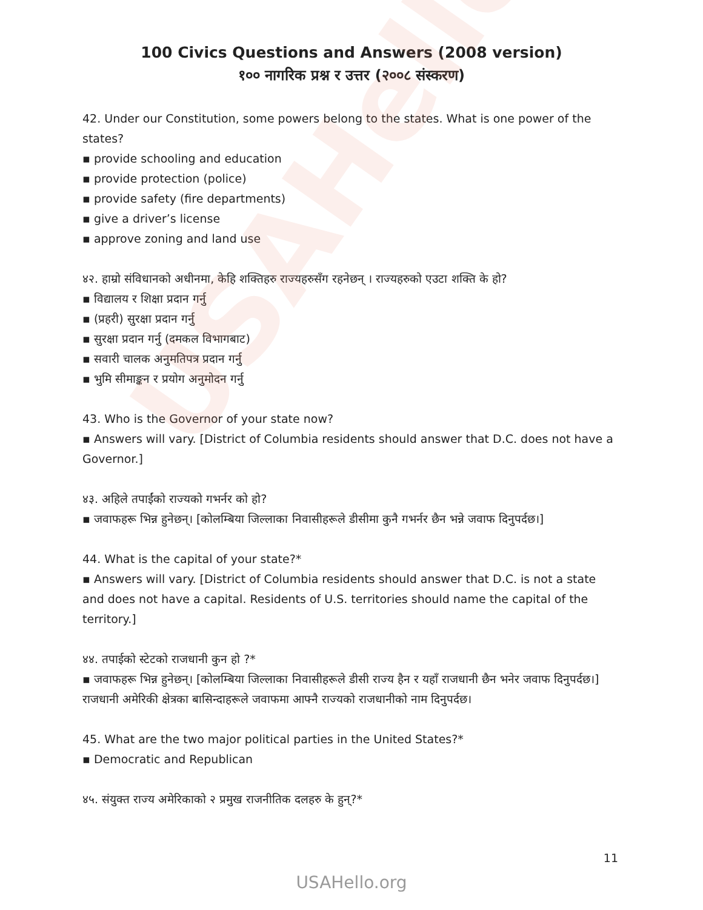USAHello
100 Civics Questions and Answers (2008 version)
१०० नागरिक प्रश्न र उत्तर (२००८ संस्करण)
42. Under our Constitution, some powers belong to the states. What is one power of the states?
▪ provide schooling and education
▪ provide protection (police)
▪ provide safety (fire departments)
▪ give a driver’s license
▪ approve zoning and land use
४२. हाम्रो संविधानको अधीनमा, केहि शक्तिहरु राज्यहरुसँग रहनेछन् । राज्यहरुको एउटा शक्ति के हो?
▪ विद्यालय र शिक्षा प्रदान गर्नु
▪ (प्रहरी) सुरक्षा प्रदान गर्नु
▪ सुरक्षा प्रदान गर्नु (दमकल विभागबाट)
▪ सवारी चालक अनुमतिपत्र प्रदान गर्नु
▪ भुमि सीमाङ्कन र प्रयोग अनुमोदन गर्नु
43. Who is the Governor of your state now?
▪ Answers will vary. [District of Columbia residents should answer that D.C. does not have a Governor.]
४३. अहिले तपाईंको राज्यको गभर्नर को हो?
▪ जवाफहरू भिन्न हुनेछन्। [कोलम्बिया जिल्लाका निवासीहरूले डीसीमा कुनै गभर्नर छैन भन्ने जवाफ दिनुपर्दछ।]
44. What is the capital of your state?*
▪ Answers will vary. [District of Columbia residents should answer that D.C. is not a state and does not have a capital. Residents of U.S. territories should name the capital of the territory.]
४४. तपाईको स्टेटको राजधानी कुन हो ?*
▪ जवाफहरू भिन्न हुनेछन्। [कोलम्बिया जिल्लाका निवासीहरूले डीसी राज्य हैन र यहाँ राजधानी छैन भनेर जवाफ दिनुपर्दछ।] राजधानी अमेरिकी क्षेत्रका बासिन्दाहरूले जवाफमा आफ्नै राज्यको राजधानीको नाम दिनुपर्दछ।
45. What are the two major political parties in the United States?*
▪ Democratic and Republican
४५. संयुक्त राज्य अमेरिकाको २ प्रमुख राजनीतिक दलहरु के हुन्?*
11
USAHello.org